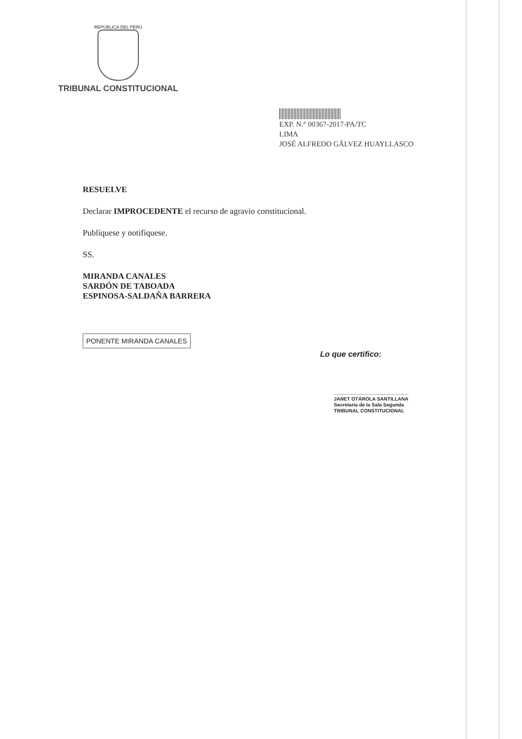REPÚBLICA DEL PERÚ
TRIBUNAL CONSTITUCIONAL
EXP. N.° 00367-2017-PA/TC
LIMA
JOSÉ ALFREDO GÁLVEZ HUAYLLASCO
RESUELVE
Declarar IMPROCEDENTE el recurso de agravio constitucional.
Publíquese y notifíquese.
SS.
MIRANDA CANALES
SARDÓN DE TABOADA
ESPINOSA-SALDAÑA BARRERA
PONENTE MIRANDA CANALES
Lo que certifico:
JANET OTÁROLA SANTILLANA
Secretaria de la Sala Segunda
TRIBUNAL CONSTITUCIONAL